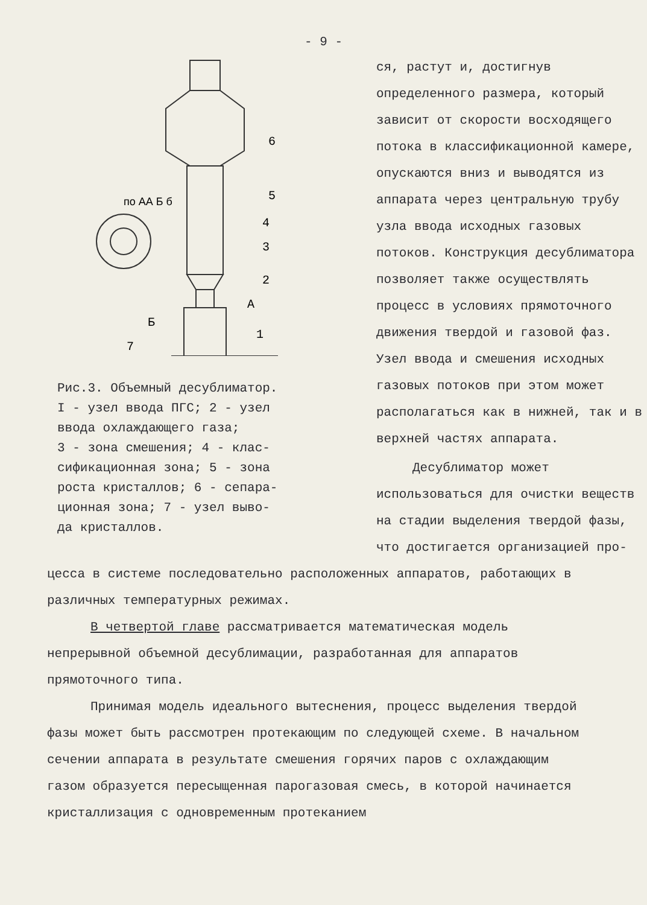- 9 -
по АА Б б
6
5
4
3
2
1
7
Б
А
Рис.3. Объемный десублиматор.
I - узел ввода ПГС; 2 - узел
ввода охлаждающего газа;
3 - зона смешения; 4 - клас-
сификационная зона; 5 - зона
роста кристаллов; 6 - сепара-
ционная зона; 7 - узел выво-
да кристаллов.
ся, растут и, достигнув определенного размера, который зависит от скорости восходящего потока в классификационной камере, опускаются вниз и выводятся из аппарата через центральную трубу узла ввода исходных газовых потоков. Конструкция десублиматора позволяет также осуществлять процесс в условиях прямоточного движения твердой и газовой фаз. Узел ввода и смешения исходных газовых потоков при этом может располагаться как в нижней, так и в верхней частях аппарата.
Десублиматор может использоваться для очистки веществ на стадии выделения твердой фазы, что достигается организацией про-
цесса в системе последовательно расположенных аппаратов, работающих в различных температурных режимах.
В четвертой главе рассматривается математическая модель непрерывной объемной десублимации, разработанная для аппаратов прямоточного типа.
Принимая модель идеального вытеснения, процесс выделения твердой фазы может быть рассмотрен протекающим по следующей схеме. В начальном сечении аппарата в результате смешения горячих паров с охлаждающим газом образуется пересыщенная парогазовая смесь, в которой начинается кристаллизация с одновременным протеканием